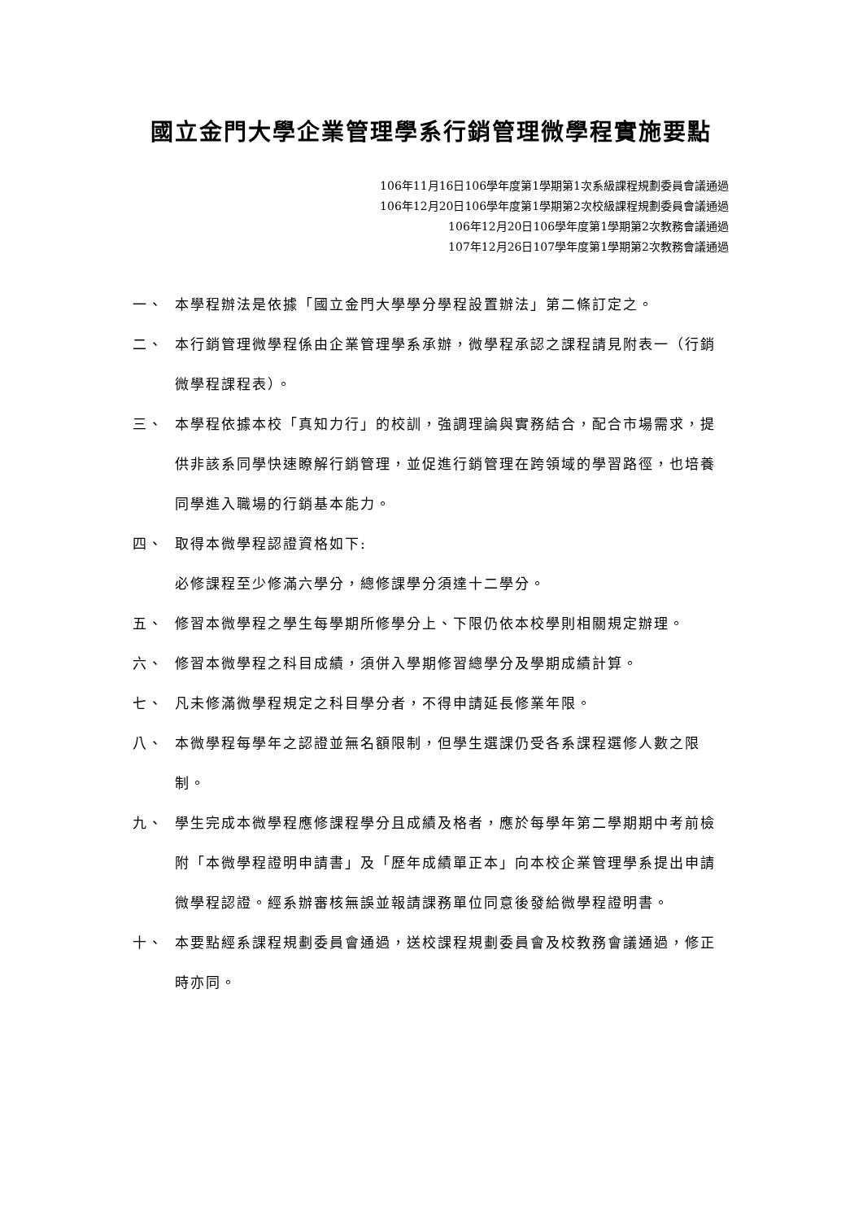國立金門大學企業管理學系行銷管理微學程實施要點
106年11月16日106學年度第1學期第1次系級課程規劃委員會議通過
106年12月20日106學年度第1學期第2次校級課程規劃委員會議通過
106年12月20日106學年度第1學期第2次教務會議通過
107年12月26日107學年度第1學期第2次教務會議通過
一、 本學程辦法是依據「國立金門大學學分學程設置辦法」第二條訂定之。
二、 本行銷管理微學程係由企業管理學系承辦，微學程承認之課程請見附表一（行銷微學程課程表）。
三、 本學程依據本校「真知力行」的校訓，強調理論與實務結合，配合市場需求，提供非該系同學快速瞭解行銷管理，並促進行銷管理在跨領域的學習路徑，也培養同學進入職場的行銷基本能力。
四、 取得本微學程認證資格如下:
必修課程至少修滿六學分，總修課學分須達十二學分。
五、 修習本微學程之學生每學期所修學分上、下限仍依本校學則相關規定辦理。
六、 修習本微學程之科目成績，須併入學期修習總學分及學期成績計算。
七、 凡未修滿微學程規定之科目學分者，不得申請延長修業年限。
八、 本微學程每學年之認證並無名額限制，但學生選課仍受各系課程選修人數之限制。
九、 學生完成本微學程應修課程學分且成績及格者，應於每學年第二學期期中考前檢附「本微學程證明申請書」及「歷年成績單正本」向本校企業管理學系提出申請微學程認證。經系辦審核無誤並報請課務單位同意後發給微學程證明書。
十、 本要點經系課程規劃委員會通過，送校課程規劃委員會及校教務會議通過，修正時亦同。